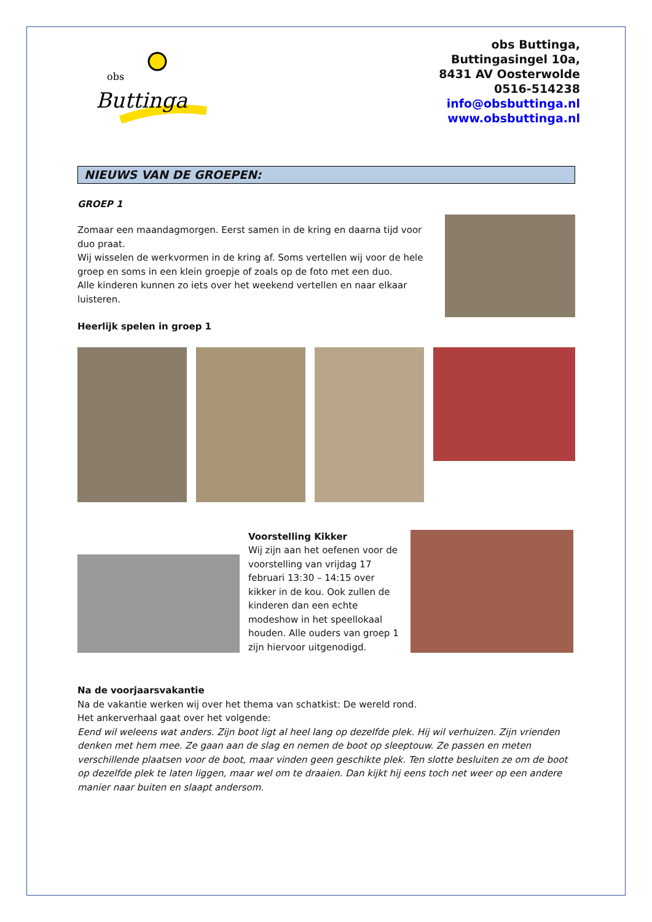obs
Buttinga
obs Buttinga,
Buttingasingel 10a,
8431 AV Oosterwolde
0516-514238
info@obsbuttinga.nl
www.obsbuttinga.nl
NIEUWS VAN DE GROEPEN:
GROEP 1
Zomaar een maandagmorgen. Eerst samen in de kring en daarna tijd voor duo praat.
Wij wisselen de werkvormen in de kring af. Soms vertellen wij voor de hele groep en soms in een klein groepje of zoals op de foto met een duo.
Alle kinderen kunnen zo iets over het weekend vertellen en naar elkaar luisteren.
Heerlijk spelen in groep 1
Voorstelling Kikker
Wij zijn aan het oefenen voor de voorstelling van vrijdag 17 februari 13:30 – 14:15 over kikker in de kou. Ook zullen de kinderen dan een echte modeshow in het speellokaal houden. Alle ouders van groep 1 zijn hiervoor uitgenodigd.
Na de voorjaarsvakantie
Na de vakantie werken wij over het thema van schatkist: De wereld rond.
Het ankerverhaal gaat over het volgende:
Eend wil weleens wat anders. Zijn boot ligt al heel lang op dezelfde plek. Hij wil verhuizen. Zijn vrienden denken met hem mee. Ze gaan aan de slag en nemen de boot op sleeptouw. Ze passen en meten verschillende plaatsen voor de boot, maar vinden geen geschikte plek. Ten slotte besluiten ze om de boot op dezelfde plek te laten liggen, maar wel om te draaien. Dan kijkt hij eens toch net weer op een andere manier naar buiten en slaapt andersom.